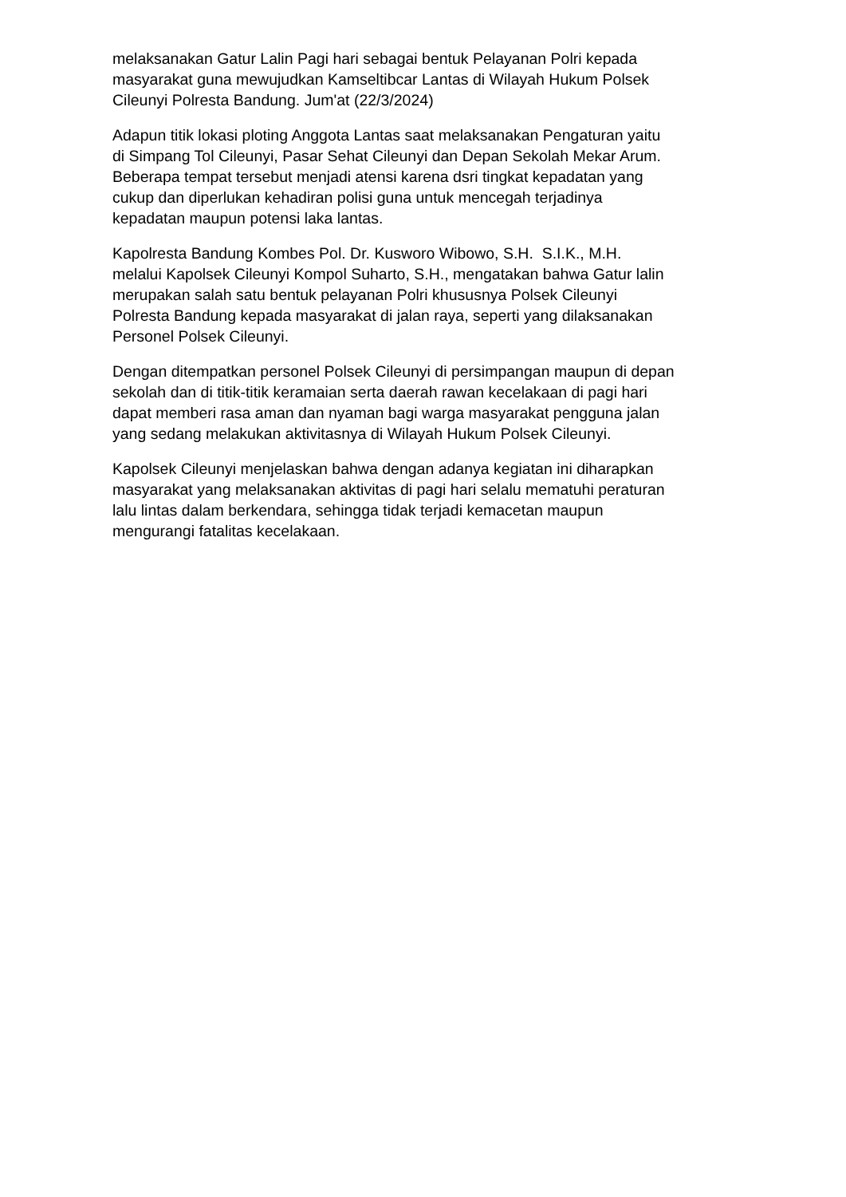melaksanakan Gatur Lalin Pagi hari sebagai bentuk Pelayanan Polri kepada
masyarakat guna mewujudkan Kamseltibcar Lantas di Wilayah Hukum Polsek
Cileunyi Polresta Bandung. Jum'at (22/3/2024)
Adapun titik lokasi ploting Anggota Lantas saat melaksanakan Pengaturan yaitu
di Simpang Tol Cileunyi, Pasar Sehat Cileunyi dan Depan Sekolah Mekar Arum.
Beberapa tempat tersebut menjadi atensi karena dsri tingkat kepadatan yang
cukup dan diperlukan kehadiran polisi guna untuk mencegah terjadinya
kepadatan maupun potensi laka lantas.
Kapolresta Bandung Kombes Pol. Dr. Kusworo Wibowo, S.H. S.I.K., M.H.
melalui Kapolsek Cileunyi Kompol Suharto, S.H., mengatakan bahwa Gatur lalin
merupakan salah satu bentuk pelayanan Polri khususnya Polsek Cileunyi
Polresta Bandung kepada masyarakat di jalan raya, seperti yang dilaksanakan
Personel Polsek Cileunyi.
Dengan ditempatkan personel Polsek Cileunyi di persimpangan maupun di depan
sekolah dan di titik-titik keramaian serta daerah rawan kecelakaan di pagi hari
dapat memberi rasa aman dan nyaman bagi warga masyarakat pengguna jalan
yang sedang melakukan aktivitasnya di Wilayah Hukum Polsek Cileunyi.
Kapolsek Cileunyi menjelaskan bahwa dengan adanya kegiatan ini diharapkan
masyarakat yang melaksanakan aktivitas di pagi hari selalu mematuhi peraturan
lalu lintas dalam berkendara, sehingga tidak terjadi kemacetan maupun
mengurangi fatalitas kecelakaan.